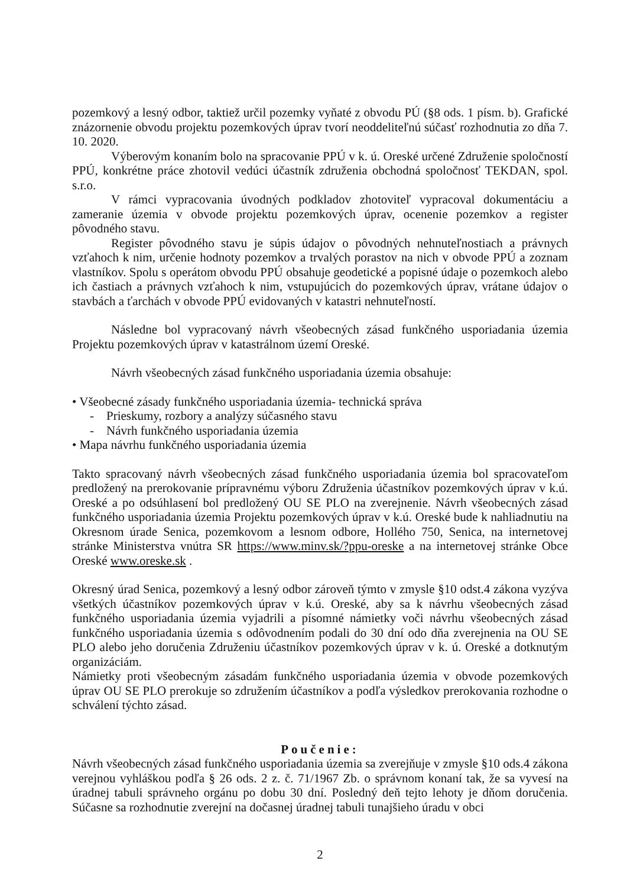pozemkový a lesný odbor, taktiež určil pozemky vyňaté z obvodu PÚ (§8 ods. 1 písm. b). Grafické znázornenie obvodu projektu pozemkových úprav tvorí neoddeliteľnú súčasť rozhodnutia zo dňa 7. 10. 2020.
Výberovým konaním bolo na spracovanie PPÚ v k. ú. Oreské určené Združenie spoločností PPÚ, konkrétne práce zhotovil vedúci účastník združenia obchodná spoločnosť TEKDAN, spol. s.r.o.
V rámci vypracovania úvodných podkladov zhotoviteľ vypracoval dokumentáciu a zameranie územia v obvode projektu pozemkových úprav, ocenenie pozemkov a register pôvodného stavu.
Register pôvodného stavu je súpis údajov o pôvodných nehnuteľnostiach a právnych vzťahoch k nim, určenie hodnoty pozemkov a trvalých porastov na nich v obvode PPÚ a zoznam vlastníkov. Spolu s operátom obvodu PPÚ obsahuje geodetické a popisné údaje o pozemkoch alebo ich častiach a právnych vzťahoch k nim, vstupujúcich do pozemkových úprav, vrátane údajov o stavbách a ťarchách v obvode PPÚ evidovaných v katastri nehnuteľností.
Následne bol vypracovaný návrh všeobecných zásad funkčného usporiadania územia Projektu pozemkových úprav v katastrálnom území Oreské.
Návrh všeobecných zásad funkčného usporiadania územia obsahuje:
• Všeobecné zásady funkčného usporiadania územia- technická správa
- Prieskumy, rozbory a analýzy súčasného stavu
- Návrh funkčného usporiadania územia
• Mapa návrhu funkčného usporiadania územia
Takto spracovaný návrh všeobecných zásad funkčného usporiadania územia bol spracovateľom predložený na prerokovanie prípravnému výboru Združenia účastníkov pozemkových úprav v k.ú. Oreské a po odsúhlasení bol predložený OU SE PLO na zverejnenie. Návrh všeobecných zásad funkčného usporiadania územia Projektu pozemkových úprav v k.ú. Oreské bude k nahliadnutiu na Okresnom úrade Senica, pozemkovom a lesnom odbore, Hollého 750, Senica, na internetovej stránke Ministerstva vnútra SR https://www.minv.sk/?ppu-oreske a na internetovej stránke Obce Oreské www.oreske.sk .
Okresný úrad Senica, pozemkový a lesný odbor zároveň týmto v zmysle §10 odst.4 zákona vyzýva všetkých účastníkov pozemkových úprav v k.ú. Oreské, aby sa k návrhu všeobecných zásad funkčného usporiadania územia vyjadrili a písomné námietky voči návrhu všeobecných zásad funkčného usporiadania územia s odôvodnením podali do 30 dní odo dňa zverejnenia na OU SE PLO alebo jeho doručenia Združeniu účastníkov pozemkových úprav v k. ú. Oreské a dotknutým organizáciám.
Námietky proti všeobecným zásadám funkčného usporiadania územia v obvode pozemkových úprav OU SE PLO prerokuje so združením účastníkov a podľa výsledkov prerokovania rozhodne o schválení týchto zásad.
Poučenie:
Návrh všeobecných zásad funkčného usporiadania územia sa zverejňuje v zmysle §10 ods.4 zákona verejnou vyhláškou podľa § 26 ods. 2 z. č. 71/1967 Zb. o správnom konaní tak, že sa vyvesí na úradnej tabuli správneho orgánu po dobu 30 dní. Posledný deň tejto lehoty je dňom doručenia. Súčasne sa rozhodnutie zverejní na dočasnej úradnej tabuli tunajšieho úradu v obci
2